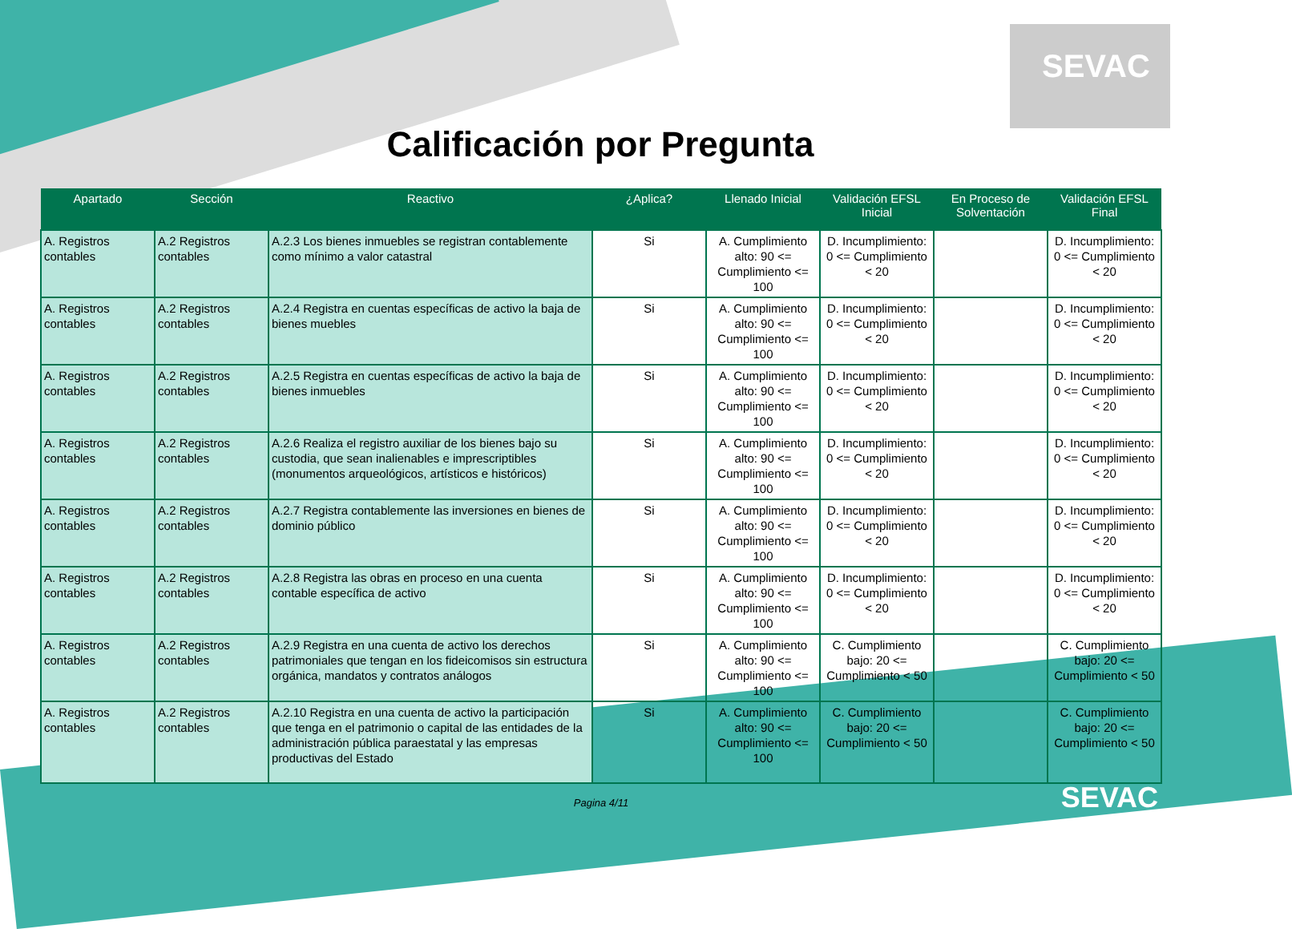SEVAC
Calificación por Pregunta
| Apartado | Sección | Reactivo | ¿Aplica? | Llenado Inicial | Validación EFSL Inicial | En Proceso de Solventación | Validación EFSL Final |
| --- | --- | --- | --- | --- | --- | --- | --- |
| A. Registros contables | A.2 Registros contables | A.2.3 Los bienes inmuebles se registran contablemente como mínimo a valor catastral | Si | A. Cumplimiento alto: 90 <= Cumplimiento <= 100 | D. Incumplimiento: 0 <= Cumplimiento < 20 | | D. Incumplimiento: 0 <= Cumplimiento < 20 |
| A. Registros contables | A.2 Registros contables | A.2.4 Registra en cuentas específicas de activo la baja de bienes muebles | Si | A. Cumplimiento alto: 90 <= Cumplimiento <= 100 | D. Incumplimiento: 0 <= Cumplimiento < 20 | | D. Incumplimiento: 0 <= Cumplimiento < 20 |
| A. Registros contables | A.2 Registros contables | A.2.5 Registra en cuentas específicas de activo la baja de bienes inmuebles | Si | A. Cumplimiento alto: 90 <= Cumplimiento <= 100 | D. Incumplimiento: 0 <= Cumplimiento < 20 | | D. Incumplimiento: 0 <= Cumplimiento < 20 |
| A. Registros contables | A.2 Registros contables | A.2.6 Realiza el registro auxiliar de los bienes bajo su custodia, que sean inalienables e imprescriptibles (monumentos arqueológicos, artísticos e históricos) | Si | A. Cumplimiento alto: 90 <= Cumplimiento <= 100 | D. Incumplimiento: 0 <= Cumplimiento < 20 | | D. Incumplimiento: 0 <= Cumplimiento < 20 |
| A. Registros contables | A.2 Registros contables | A.2.7 Registra contablemente las inversiones en bienes de dominio público | Si | A. Cumplimiento alto: 90 <= Cumplimiento <= 100 | D. Incumplimiento: 0 <= Cumplimiento < 20 | | D. Incumplimiento: 0 <= Cumplimiento < 20 |
| A. Registros contables | A.2 Registros contables | A.2.8 Registra las obras en proceso en una cuenta contable específica de activo | Si | A. Cumplimiento alto: 90 <= Cumplimiento <= 100 | D. Incumplimiento: 0 <= Cumplimiento < 20 | | D. Incumplimiento: 0 <= Cumplimiento < 20 |
| A. Registros contables | A.2 Registros contables | A.2.9 Registra en una cuenta de activo los derechos patrimoniales que tengan en los fideicomisos sin estructura orgánica, mandatos y contratos análogos | Si | A. Cumplimiento alto: 90 <= Cumplimiento <= 100 | C. Cumplimiento bajo: 20 <= Cumplimiento < 50 | | C. Cumplimiento bajo: 20 <= Cumplimiento < 50 |
| A. Registros contables | A.2 Registros contables | A.2.10 Registra en una cuenta de activo la participación que tenga en el patrimonio o capital de las entidades de la administración pública paraestatal y las empresas productivas del Estado | Si | A. Cumplimiento alto: 90 <= Cumplimiento <= 100 | C. Cumplimiento bajo: 20 <= Cumplimiento < 50 | | C. Cumplimiento bajo: 20 <= Cumplimiento < 50 |
Pagina 4/11
SEVAC